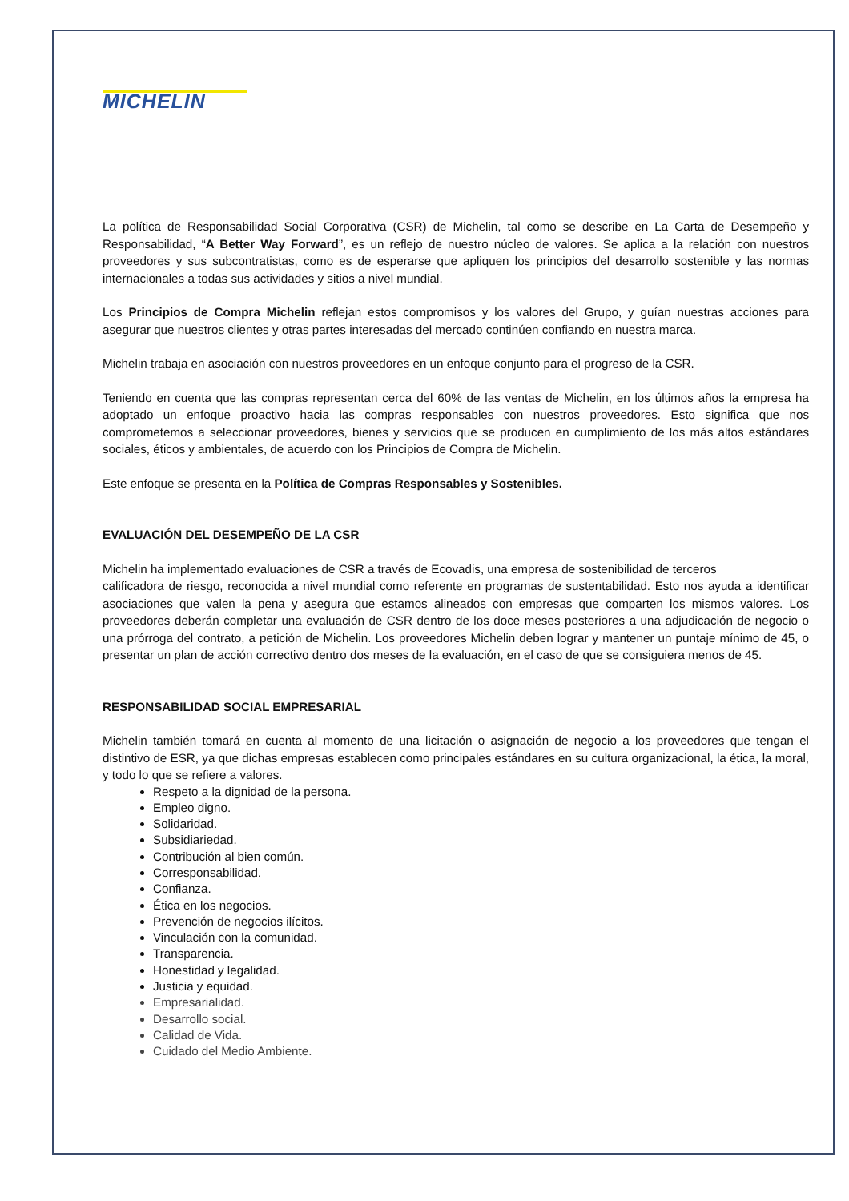MICHELIN
La política de Responsabilidad Social Corporativa (CSR) de Michelin, tal como se describe en La Carta de Desempeño y Responsabilidad, “A Better Way Forward”, es un reflejo de nuestro núcleo de valores. Se aplica a la relación con nuestros proveedores y sus subcontratistas, como es de esperarse que apliquen los principios del desarrollo sostenible y las normas internacionales a todas sus actividades y sitios a nivel mundial.
Los Principios de Compra Michelin reflejan estos compromisos y los valores del Grupo, y guían nuestras acciones para asegurar que nuestros clientes y otras partes interesadas del mercado continúen confiando en nuestra marca.
Michelin trabaja en asociación con nuestros proveedores en un enfoque conjunto para el progreso de la CSR.
Teniendo en cuenta que las compras representan cerca del 60% de las ventas de Michelin, en los últimos años la empresa ha adoptado un enfoque proactivo hacia las compras responsables con nuestros proveedores. Esto significa que nos comprometemos a seleccionar proveedores, bienes y servicios que se producen en cumplimiento de los más altos estándares sociales, éticos y ambientales, de acuerdo con los Principios de Compra de Michelin.
Este enfoque se presenta en la Política de Compras Responsables y Sostenibles.
EVALUACIÓN DEL DESEMPEÑO DE LA CSR
Michelin ha implementado evaluaciones de CSR a través de Ecovadis, una empresa de sostenibilidad de terceros
calificadora de riesgo, reconocida a nivel mundial como referente en programas de sustentabilidad. Esto nos ayuda a identificar asociaciones que valen la pena y asegura que estamos alineados con empresas que comparten los mismos valores. Los proveedores deberán completar una evaluación de CSR dentro de los doce meses posteriores a una adjudicación de negocio o una prórroga del contrato, a petición de Michelin. Los proveedores Michelin deben lograr y mantener un puntaje mínimo de 45, o presentar un plan de acción correctivo dentro dos meses de la evaluación, en el caso de que se consiguiera menos de 45.
RESPONSABILIDAD SOCIAL EMPRESARIAL
Michelin también tomará en cuenta al momento de una licitación o asignación de negocio a los proveedores que tengan el distintivo de ESR, ya que dichas empresas establecen como principales estándares en su cultura organizacional, la ética, la moral, y todo lo que se refiere a valores.
Respeto a la dignidad de la persona.
Empleo digno.
Solidaridad.
Subsidiariedad.
Contribución al bien común.
Corresponsabilidad.
Confianza.
Ética en los negocios.
Prevención de negocios ilícitos.
Vinculación con la comunidad.
Transparencia.
Honestidad y legalidad.
Justicia y equidad.
Empresarialidad.
Desarrollo social.
Calidad de Vida.
Cuidado del Medio Ambiente.